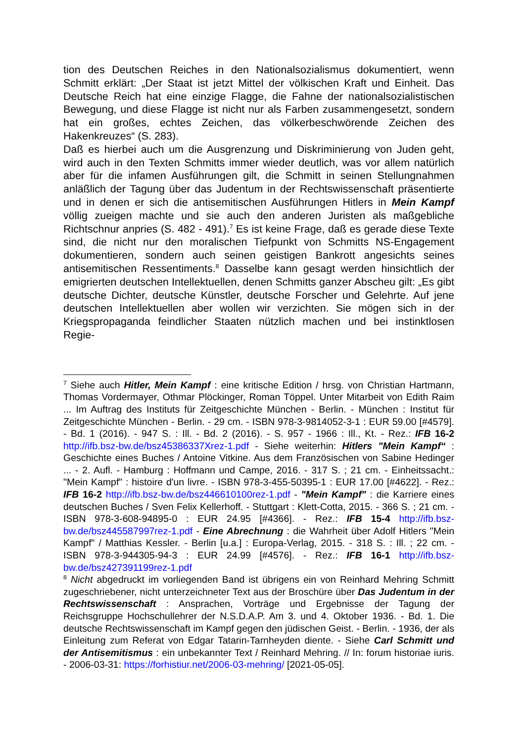tion des Deutschen Reiches in den Nationalsozialismus dokumentiert, wenn Schmitt erklärt: „Der Staat ist jetzt Mittel der völkischen Kraft und Einheit. Das Deutsche Reich hat eine einzige Flagge, die Fahne der nationalsozialistischen Bewegung, und diese Flagge ist nicht nur als Farben zusammengesetzt, sondern hat ein großes, echtes Zeichen, das völkerbeschwörende Zeichen des Hakenkreuzes“ (S. 283).
Daß es hierbei auch um die Ausgrenzung und Diskriminierung von Juden geht, wird auch in den Texten Schmitts immer wieder deutlich, was vor allem natürlich aber für die infamen Ausführungen gilt, die Schmitt in seinen Stellungnahmen anläßlich der Tagung über das Judentum in der Rechtswissenschaft präsentierte und in denen er sich die antisemitischen Ausführungen Hitlers in Mein Kampf völlig zueigen machte und sie auch den anderen Juristen als maßgebliche Richtschnur anpries (S. 482 - 491).<sup>7</sup> Es ist keine Frage, daß es gerade diese Texte sind, die nicht nur den moralischen Tiefpunkt von Schmitts NS-Engagement dokumentieren, sondern auch seinen geistigen Bankrott angesichts seines antisemitischen Ressentiments.<sup>8</sup> Dasselbe kann gesagt werden hinsichtlich der emigrierten deutschen Intellektuellen, denen Schmitts ganzer Abscheu gilt: „Es gibt deutsche Dichter, deutsche Künstler, deutsche Forscher und Gelehrte. Auf jene deutschen Intellektuellen aber wollen wir verzichten. Sie mögen sich in der Kriegspropaganda feindlicher Staaten nützlich machen und bei instinktlosen Regie-
<sup>7</sup> Siehe auch Hitler, Mein Kampf : eine kritische Edition / hrsg. von Christian Hartmann, Thomas Vordermayer, Othmar Plöckinger, Roman Töppel. Unter Mitarbeit von Edith Raim ... Im Auftrag des Instituts für Zeitgeschichte München - Berlin. - München : Institut für Zeitgeschichte München - Berlin. - 29 cm. - ISBN 978-3-9814052-3-1 : EUR 59.00 [#4579]. - Bd. 1 (2016). - 947 S. : Ill. - Bd. 2 (2016). - S. 957 - 1966 : Ill., Kt. - Rez.: IFB 16-2 http://ifb.bsz-bw.de/bsz45386337Xrez-1.pdf - Siehe weiterhin: Hitlers "Mein Kampf“ : Geschichte eines Buches / Antoine Vitkine. Aus dem Französischen von Sabine Hedinger ... - 2. Aufl. - Hamburg : Hoffmann und Campe, 2016. - 317 S. ; 21 cm. - Einheitssacht.: "Mein Kampf" : histoire d'un livre. - ISBN 978-3-455-50395-1 : EUR 17.00 [#4622]. - Rez.: IFB 16-2 http://ifb.bsz-bw.de/bsz446610100rez-1.pdf - "Mein Kampf" : die Karriere eines deutschen Buches / Sven Felix Kellerhoff. - Stuttgart : Klett-Cotta, 2015. - 366 S. ; 21 cm. - ISBN 978-3-608-94895-0 : EUR 24.95 [#4366]. - Rez.: IFB 15-4 http://ifb.bsz-bw.de/bsz445587997rez-1.pdf - Eine Abrechnung : die Wahrheit über Adolf Hitlers "Mein Kampf" / Matthias Kessler. - Berlin [u.a.] : Europa-Verlag, 2015. - 318 S. : Ill. ; 22 cm. - ISBN 978-3-944305-94-3 : EUR 24.99 [#4576]. - Rez.: IFB 16-1 http://ifb.bsz-bw.de/bsz427391199rez-1.pdf
<sup>8</sup> Nicht abgedruckt im vorliegenden Band ist übrigens ein von Reinhard Mehring Schmitt zugeschriebener, nicht unterzeichneter Text aus der Broschüre über Das Judentum in der Rechtswissenschaft : Ansprachen, Vorträge und Ergebnisse der Tagung der Reichsgruppe Hochschullehrer der N.S.D.A.P. Am 3. und 4. Oktober 1936. - Bd. 1. Die deutsche Rechtswissenschaft im Kampf gegen den jüdischen Geist. - Berlin. - 1936, der als Einleitung zum Referat von Edgar Tatarin-Tarnheyden diente. - Siehe Carl Schmitt und der Antisemitismus : ein unbekannter Text / Reinhard Mehring. // In: forum historiae iuris. - 2006-03-31: https://forhistiur.net/2006-03-mehring/ [2021-05-05].